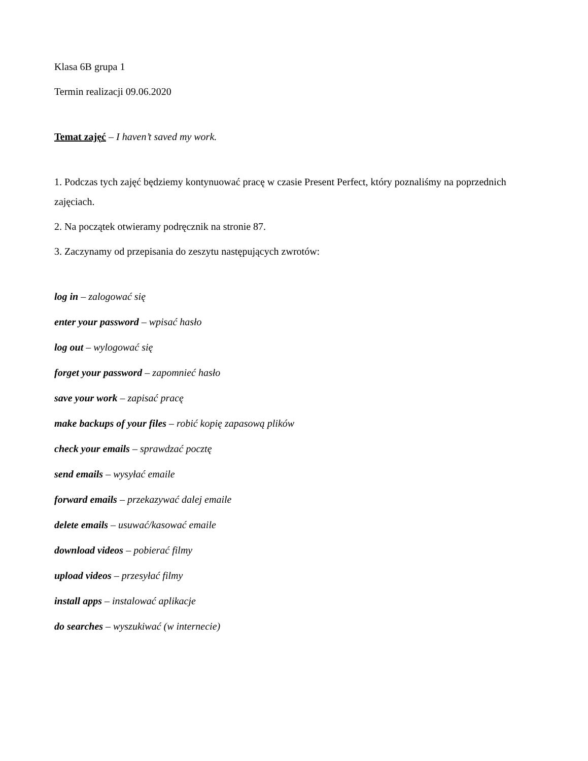Klasa 6B grupa 1
Termin realizacji 09.06.2020
Temat zajęć – I haven’t saved my work.
1. Podczas tych zajęć będziemy kontynuować pracę w czasie Present Perfect, który poznaliśmy na poprzednich zajęciach.
2. Na początek otwieramy podręcznik na stronie 87.
3. Zaczynamy od przepisania do zeszytu następujących zwrotów:
log in – zalogować się
enter your password – wpisać hasło
log out – wylogować się
forget your password – zapomnieć hasło
save your work – zapisać pracę
make backups of your files – robić kopię zapasową plików
check your emails – sprawdzać pocztę
send emails – wysyłać emaile
forward emails – przekazywać dalej emaile
delete emails – usuwać/kasować emaile
download videos – pobierać filmy
upload videos – przesyłać filmy
install apps – instalować aplikacje
do searches – wyszukiwać (w internecie)